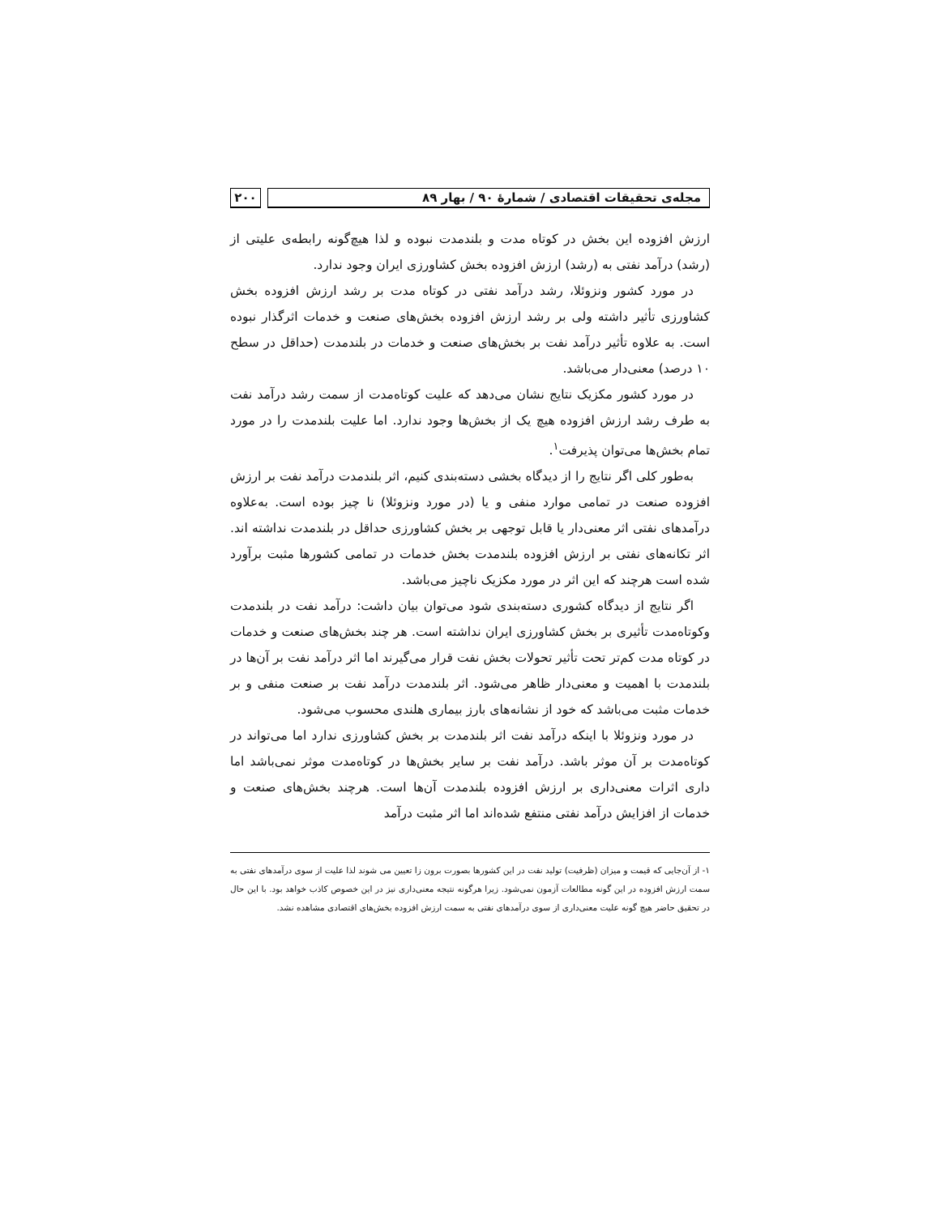مجله‌ی تحقیقات اقتصادی / شمارهٔ ۹۰ / بهار ۸۹
۲۰۰
ارزش افزوده این بخش در کوتاه مدت و بلندمدت نبوده و لذا هیچ‌گونه رابطه‌ی علیتی از (رشد) درآمد نفتی به (رشد) ارزش افزوده بخش کشاورزی ایران وجود ندارد.
در مورد کشور ونزوئلا، رشد درآمد نفتی در کوتاه مدت بر رشد ارزش افزوده بخش کشاورزی تأثیر داشته ولی بر رشد ارزش افزوده بخش‌های صنعت و خدمات اثرگذار نبوده است. به علاوه تأثیر درآمد نفت بر بخش‌های صنعت و خدمات در بلندمدت (حداقل در سطح ۱۰ درصد) معنی‌دار می‌باشد.
در مورد کشور مکزیک نتایج نشان می‌دهد که علیت کوتاه‌مدت از سمت رشد درآمد نفت به طرف رشد ارزش افزوده هیچ یک از بخش‌ها وجود ندارد. اما علیت بلندمدت را در مورد تمام بخش‌ها می‌توان پذیرفت<sup>۱</sup>.
به‌طور کلی اگر نتایج را از دیدگاه بخشی دسته‌بندی کنیم، اثر بلندمدت درآمد نفت بر ارزش افزوده صنعت در تمامی موارد منفی و یا (در مورد ونزوئلا) نا چیز بوده است. به‌علاوه درآمدهای نفتی اثر معنی‌دار یا قابل توجهی بر بخش کشاورزی حداقل در بلندمدت نداشته اند. اثر تکانه‌های نفتی بر ارزش افزوده بلندمدت بخش خدمات در تمامی کشورها مثبت برآورد شده است هرچند که این اثر در مورد مکزیک ناچیز می‌باشد.
اگر نتایج از دیدگاه کشوری دسته‌بندی شود می‌توان بیان داشت: درآمد نفت در بلندمدت وکوتاه‌مدت تأثیری بر بخش کشاورزی ایران نداشته است. هر چند بخش‌های صنعت و خدمات در کوتاه مدت کم‌تر تحت تأثیر تحولات بخش نفت قرار می‌گیرند اما اثر درآمد نفت بر آن‌ها در بلندمدت با اهمیت و معنی‌دار ظاهر می‌شود. اثر بلندمدت درآمد نفت بر صنعت منفی و بر خدمات مثبت می‌باشد که خود از نشانه‌های بارز بیماری هلندی محسوب می‌شود.
در مورد ونزوئلا با اینکه درآمد نفت اثر بلندمدت بر بخش کشاورزی ندارد اما می‌تواند در کوتاه‌مدت بر آن موثر باشد. درآمد نفت بر سایر بخش‌ها در کوتاه‌مدت موثر نمی‌باشد اما داری اثرات معنی‌داری بر ارزش افزوده بلندمدت آن‌ها است. هرچند بخش‌های صنعت و خدمات از افزایش درآمد نفتی منتفع شده‌اند اما اثر مثبت درآمد
۱- از آن‌جایی که قیمت و میزان (ظرفیت) تولید نفت در این کشورها بصورت برون زا تعیین می شوند لذا علیت از سوی درآمدهای نفتی به سمت ارزش افزوده در این گونه مطالعات آزمون نمی‌شود. زیرا هرگونه نتیجه معنی‌داری نیز در این خصوص کاذب خواهد بود. با این حال در تحقیق حاضر هیچ گونه علیت معنی‌داری از سوی درآمدهای نفتی به سمت ارزش افزوده بخش‌های اقتصادی مشاهده نشد.